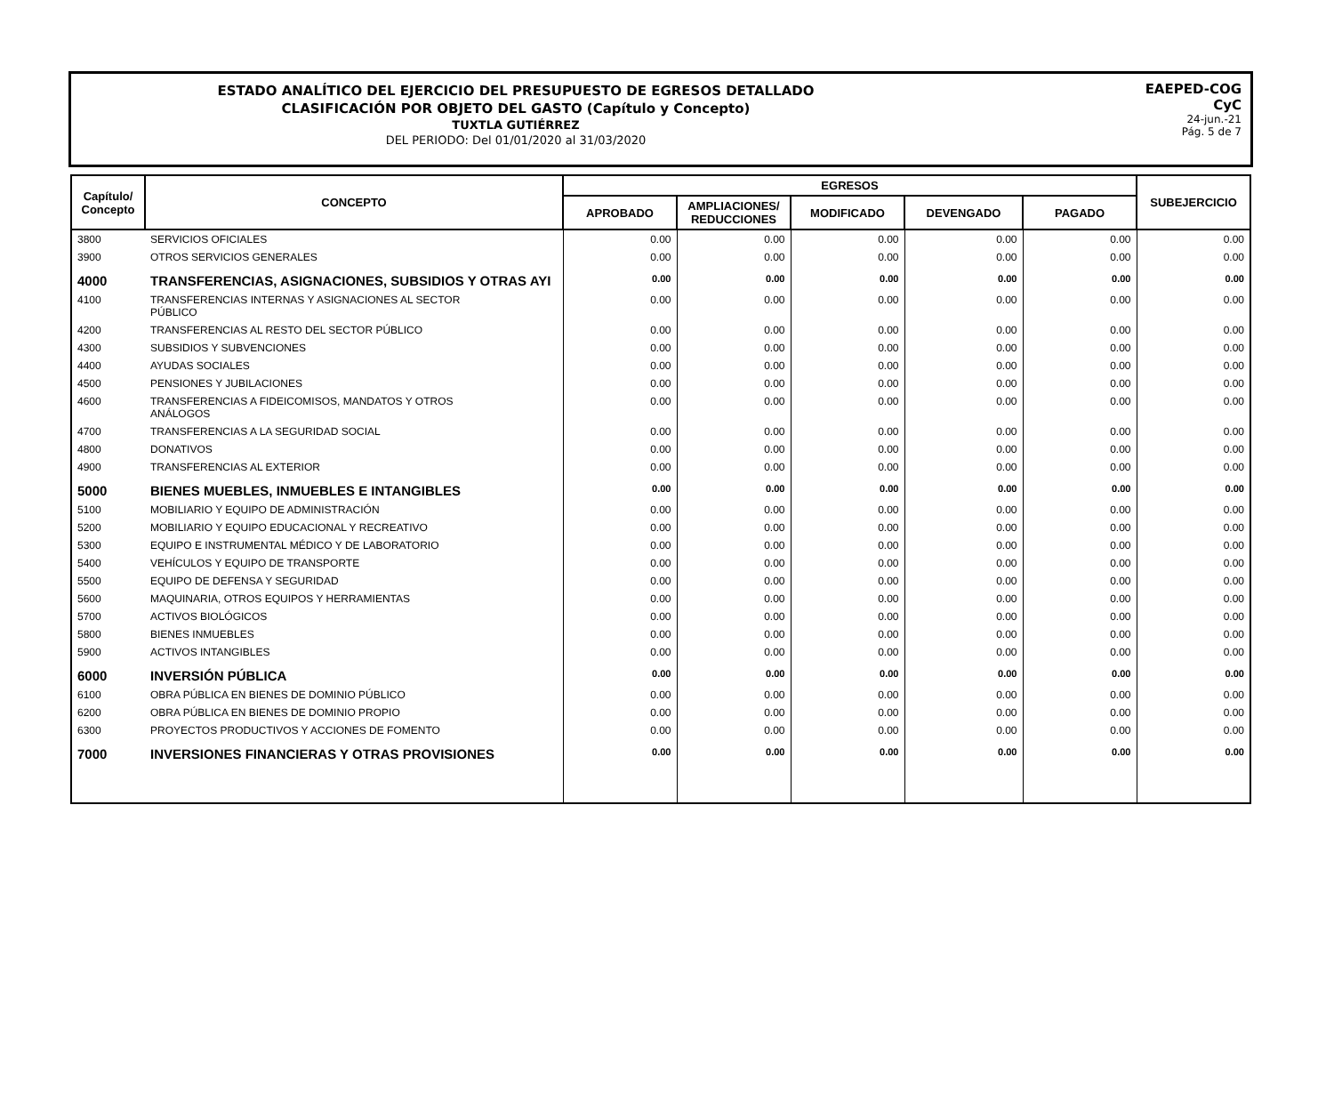ESTADO ANALÍTICO DEL EJERCICIO DEL PRESUPUESTO DE EGRESOS DETALLADO
CLASIFICACIÓN POR OBJETO DEL GASTO (Capítulo y Concepto)
TUXTLA GUTIÉRREZ
DEL PERIODO: Del 01/01/2020 al 31/03/2020
EAEPED-COG
CyC
24-jun.-21
Pág. 5 de 7
| Capítulo/ Concepto | CONCEPTO | EGRESOS | | | | | SUBEJERCICIO |
| --- | --- | --- | --- | --- | --- | --- | --- |
| | | APROBADO | AMPLIACIONES/ REDUCCIONES | MODIFICADO | DEVENGADO | PAGADO | |
| 3800 | SERVICIOS OFICIALES | 0.00 | 0.00 | 0.00 | 0.00 | 0.00 | 0.00 |
| 3900 | OTROS SERVICIOS GENERALES | 0.00 | 0.00 | 0.00 | 0.00 | 0.00 | 0.00 |
| 4000 | TRANSFERENCIAS, ASIGNACIONES, SUBSIDIOS Y OTRAS AYI | 0.00 | 0.00 | 0.00 | 0.00 | 0.00 | 0.00 |
| 4100 | TRANSFERENCIAS INTERNAS Y ASIGNACIONES AL SECTOR PÚBLICO | 0.00 | 0.00 | 0.00 | 0.00 | 0.00 | 0.00 |
| 4200 | TRANSFERENCIAS AL RESTO DEL SECTOR PÚBLICO | 0.00 | 0.00 | 0.00 | 0.00 | 0.00 | 0.00 |
| 4300 | SUBSIDIOS Y SUBVENCIONES | 0.00 | 0.00 | 0.00 | 0.00 | 0.00 | 0.00 |
| 4400 | AYUDAS SOCIALES | 0.00 | 0.00 | 0.00 | 0.00 | 0.00 | 0.00 |
| 4500 | PENSIONES Y JUBILACIONES | 0.00 | 0.00 | 0.00 | 0.00 | 0.00 | 0.00 |
| 4600 | TRANSFERENCIAS A FIDEICOMISOS, MANDATOS Y OTROS ANÁLOGOS | 0.00 | 0.00 | 0.00 | 0.00 | 0.00 | 0.00 |
| 4700 | TRANSFERENCIAS A LA SEGURIDAD SOCIAL | 0.00 | 0.00 | 0.00 | 0.00 | 0.00 | 0.00 |
| 4800 | DONATIVOS | 0.00 | 0.00 | 0.00 | 0.00 | 0.00 | 0.00 |
| 4900 | TRANSFERENCIAS AL EXTERIOR | 0.00 | 0.00 | 0.00 | 0.00 | 0.00 | 0.00 |
| 5000 | BIENES MUEBLES, INMUEBLES E INTANGIBLES | 0.00 | 0.00 | 0.00 | 0.00 | 0.00 | 0.00 |
| 5100 | MOBILIARIO Y EQUIPO DE ADMINISTRACIÓN | 0.00 | 0.00 | 0.00 | 0.00 | 0.00 | 0.00 |
| 5200 | MOBILIARIO Y EQUIPO EDUCACIONAL Y RECREATIVO | 0.00 | 0.00 | 0.00 | 0.00 | 0.00 | 0.00 |
| 5300 | EQUIPO E INSTRUMENTAL MÉDICO Y DE LABORATORIO | 0.00 | 0.00 | 0.00 | 0.00 | 0.00 | 0.00 |
| 5400 | VEHÍCULOS Y EQUIPO DE TRANSPORTE | 0.00 | 0.00 | 0.00 | 0.00 | 0.00 | 0.00 |
| 5500 | EQUIPO DE DEFENSA Y SEGURIDAD | 0.00 | 0.00 | 0.00 | 0.00 | 0.00 | 0.00 |
| 5600 | MAQUINARIA, OTROS EQUIPOS Y HERRAMIENTAS | 0.00 | 0.00 | 0.00 | 0.00 | 0.00 | 0.00 |
| 5700 | ACTIVOS BIOLÓGICOS | 0.00 | 0.00 | 0.00 | 0.00 | 0.00 | 0.00 |
| 5800 | BIENES INMUEBLES | 0.00 | 0.00 | 0.00 | 0.00 | 0.00 | 0.00 |
| 5900 | ACTIVOS INTANGIBLES | 0.00 | 0.00 | 0.00 | 0.00 | 0.00 | 0.00 |
| 6000 | INVERSIÓN PÚBLICA | 0.00 | 0.00 | 0.00 | 0.00 | 0.00 | 0.00 |
| 6100 | OBRA PÚBLICA EN BIENES DE DOMINIO PÚBLICO | 0.00 | 0.00 | 0.00 | 0.00 | 0.00 | 0.00 |
| 6200 | OBRA PÚBLICA EN BIENES DE DOMINIO PROPIO | 0.00 | 0.00 | 0.00 | 0.00 | 0.00 | 0.00 |
| 6300 | PROYECTOS PRODUCTIVOS Y ACCIONES DE FOMENTO | 0.00 | 0.00 | 0.00 | 0.00 | 0.00 | 0.00 |
| 7000 | INVERSIONES FINANCIERAS Y OTRAS PROVISIONES | 0.00 | 0.00 | 0.00 | 0.00 | 0.00 | 0.00 |